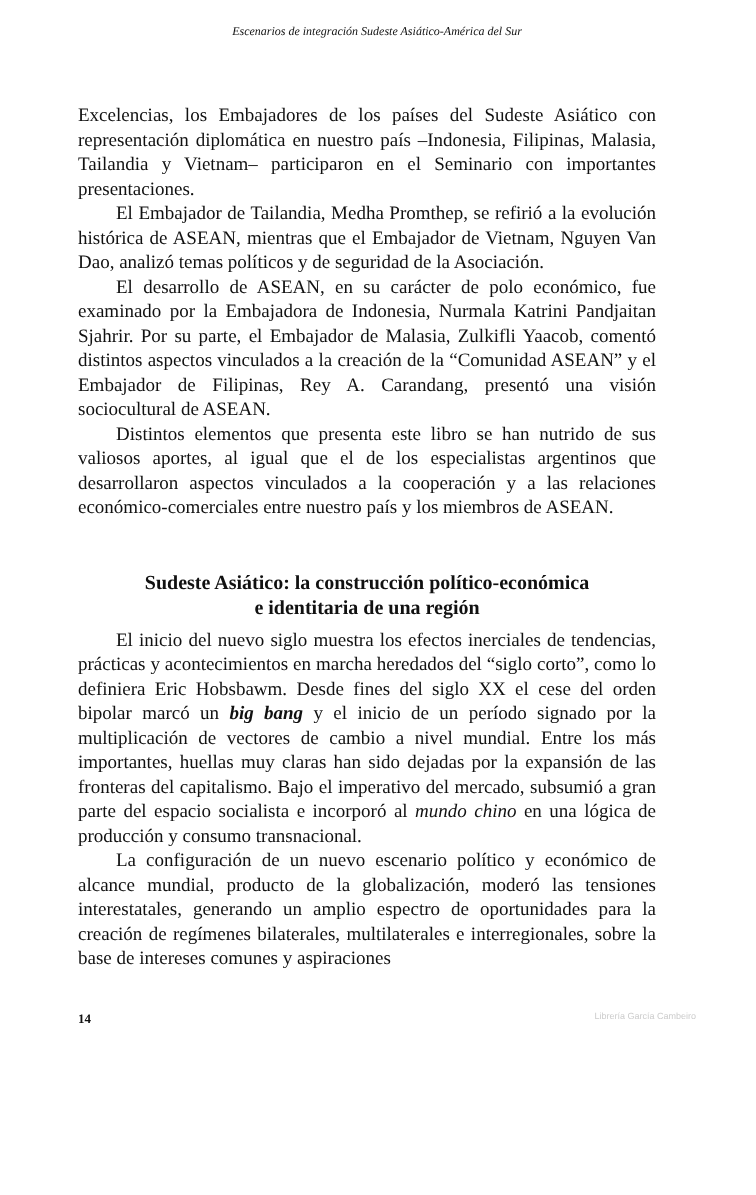Escenarios de integración Sudeste Asiático-América del Sur
Excelencias, los Embajadores de los países del Sudeste Asiático con representación diplomática en nuestro país –Indonesia, Filipinas, Malasia, Tailandia y Vietnam– participaron en el Seminario con importantes presentaciones.
El Embajador de Tailandia, Medha Promthep, se refirió a la evolución histórica de ASEAN, mientras que el Embajador de Vietnam, Nguyen Van Dao, analizó temas políticos y de seguridad de la Asociación.
El desarrollo de ASEAN, en su carácter de polo económico, fue examinado por la Embajadora de Indonesia, Nurmala Katrini Pandjaitan Sjahrir. Por su parte, el Embajador de Malasia, Zulkifli Yaacob, comentó distintos aspectos vinculados a la creación de la “Comunidad ASEAN” y el Embajador de Filipinas, Rey A. Carandang, presentó una visión sociocultural de ASEAN.
Distintos elementos que presenta este libro se han nutrido de sus valiosos aportes, al igual que el de los especialistas argentinos que desarrollaron aspectos vinculados a la cooperación y a las relaciones económico-comerciales entre nuestro país y los miembros de ASEAN.
Sudeste Asiático: la construcción político-económica
e identitaria de una región
El inicio del nuevo siglo muestra los efectos inerciales de tendencias, prácticas y acontecimientos en marcha heredados del “siglo corto”, como lo definiera Eric Hobsbawm. Desde fines del siglo XX el cese del orden bipolar marcó un big bang y el inicio de un período signado por la multiplicación de vectores de cambio a nivel mundial. Entre los más importantes, huellas muy claras han sido dejadas por la expansión de las fronteras del capitalismo. Bajo el imperativo del mercado, subsumió a gran parte del espacio socialista e incorporó al mundo chino en una lógica de producción y consumo transnacional.
La configuración de un nuevo escenario político y económico de alcance mundial, producto de la globalización, moderó las tensiones interestatales, generando un amplio espectro de oportunidades para la creación de regímenes bilaterales, multilaterales e interregionales, sobre la base de intereses comunes y aspiraciones
14 Librería García Cambeiro